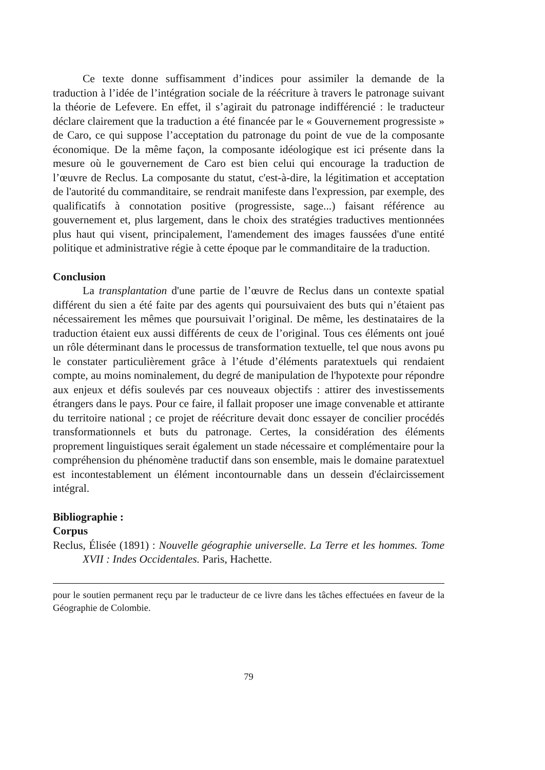Ce texte donne suffisamment d’indices pour assimiler la demande de la traduction à l’idée de l’intégration sociale de la réécriture à travers le patronage suivant la théorie de Lefevere. En effet, il s’agirait du patronage indifférencié : le traducteur déclare clairement que la traduction a été financée par le « Gouvernement progressiste » de Caro, ce qui suppose l’acceptation du patronage du point de vue de la composante économique. De la même façon, la composante idéologique est ici présente dans la mesure où le gouvernement de Caro est bien celui qui encourage la traduction de l’œuvre de Reclus. La composante du statut, c'est-à-dire, la légitimation et acceptation de l'autorité du commanditaire, se rendrait manifeste dans l'expression, par exemple, des qualificatifs à connotation positive (progressiste, sage...) faisant référence au gouvernement et, plus largement, dans le choix des stratégies traductives mentionnées plus haut qui visent, principalement, l'amendement des images faussées d'une entité politique et administrative régie à cette époque par le commanditaire de la traduction.
Conclusion
La transplantation d'une partie de l’œuvre de Reclus dans un contexte spatial différent du sien a été faite par des agents qui poursuivaient des buts qui n’étaient pas nécessairement les mêmes que poursuivait l’original. De même, les destinataires de la traduction étaient eux aussi différents de ceux de l’original. Tous ces éléments ont joué un rôle déterminant dans le processus de transformation textuelle, tel que nous avons pu le constater particulièrement grâce à l’étude d’éléments paratextuels qui rendaient compte, au moins nominalement, du degré de manipulation de l'hypotexte pour répondre aux enjeux et défis soulevés par ces nouveaux objectifs : attirer des investissements étrangers dans le pays. Pour ce faire, il fallait proposer une image convenable et attirante du territoire national ; ce projet de réécriture devait donc essayer de concilier procédés transformationnels et buts du patronage. Certes, la considération des éléments proprement linguistiques serait également un stade nécessaire et complémentaire pour la compréhension du phénomène traductif dans son ensemble, mais le domaine paratextuel est incontestablement un élément incontournable dans un dessein d'éclaircissement intégral.
Bibliographie :
Corpus
Reclus, Élisée (1891) : Nouvelle géographie universelle. La Terre et les hommes. Tome XVII : Indes Occidentales. Paris, Hachette.
pour le soutien permanent reçu par le traducteur de ce livre dans les tâches effectuées en faveur de la Géographie de Colombie.
79